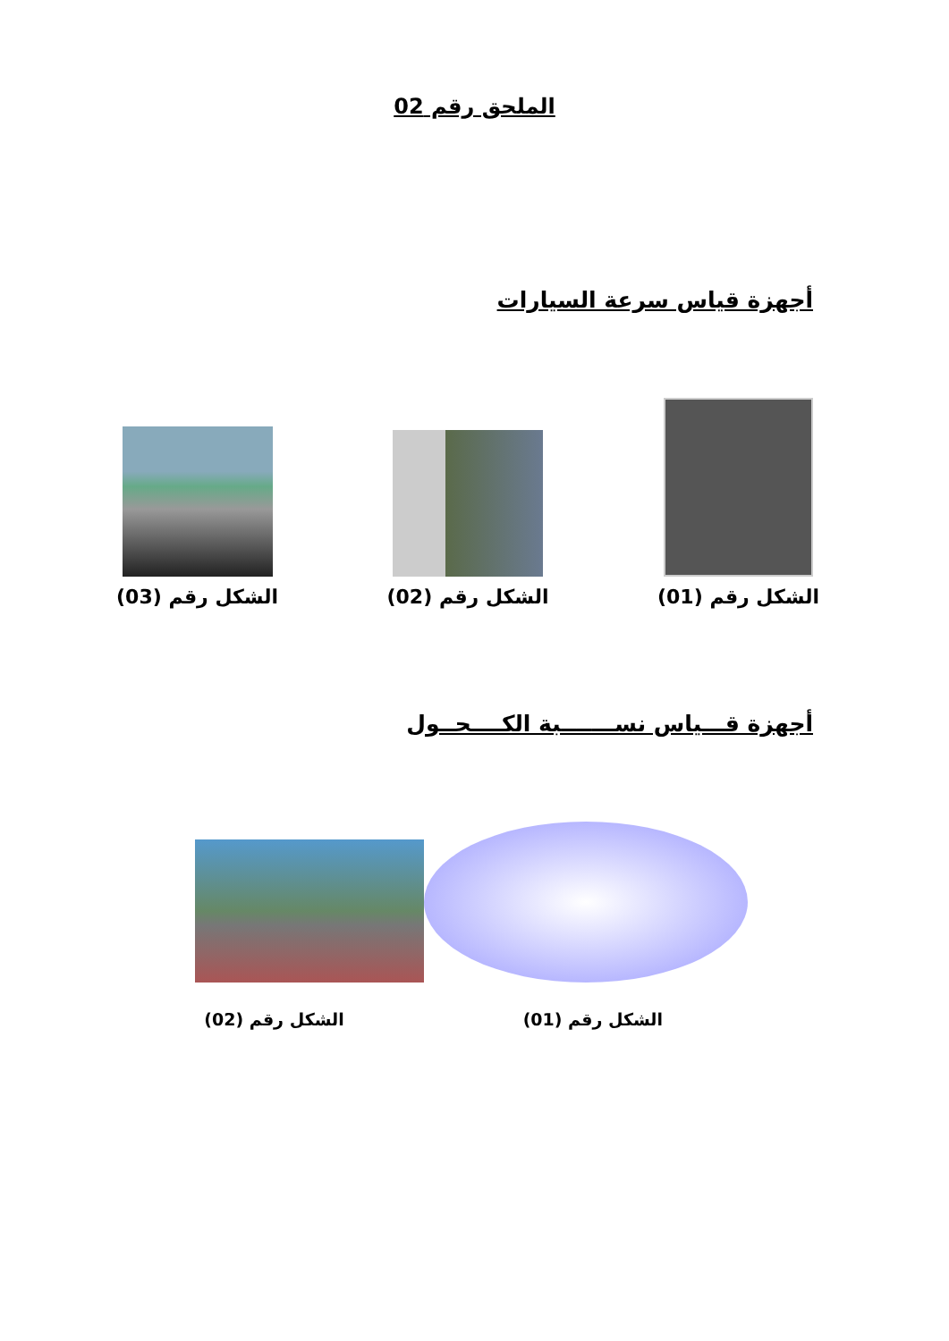الملحق رقم 02
أجهزة قياس سرعة السيارات
الشكل رقم (01)
الشكل رقم (02)
الشكل رقم (03)
أجهزة قـــياس نســـــــبة الكــــحــول
الشكل رقم (01)
الشكل رقم (02)